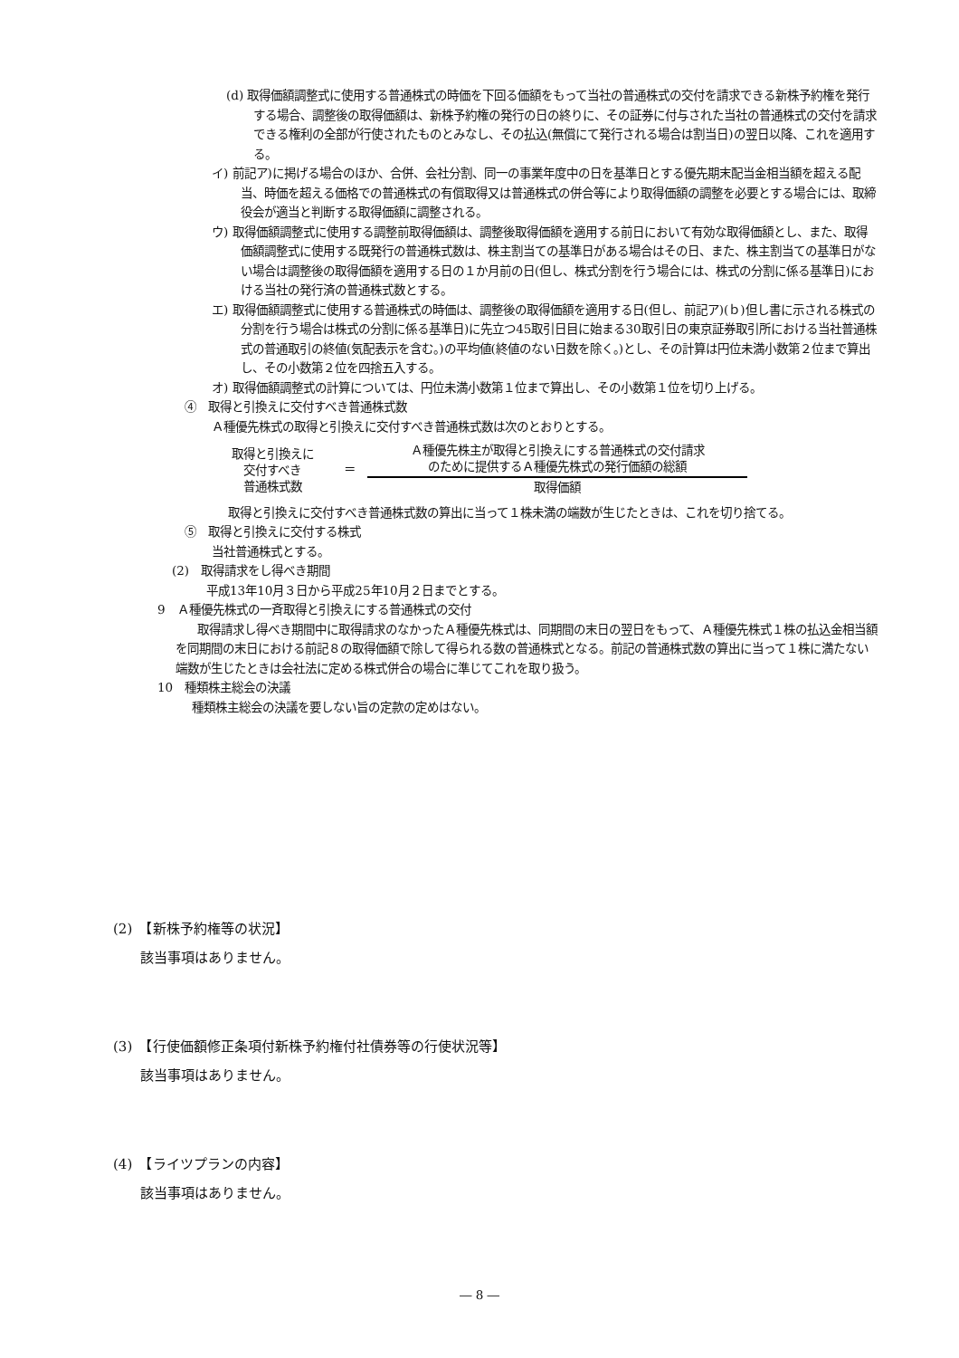(d) 取得価額調整式に使用する普通株式の時価を下回る価額をもって当社の普通株式の交付を請求できる新株予約権を発行する場合、調整後の取得価額は、新株予約権の発行の日の終りに、その証券に付与された当社の普通株式の交付を請求できる権利の全部が行使されたものとみなし、その払込(無償にて発行される場合は割当日)の翌日以降、これを適用する。
イ) 前記ア)に掲げる場合のほか、合併、会社分割、同一の事業年度中の日を基準日とする優先期末配当金相当額を超える配当、時価を超える価格での普通株式の有償取得又は普通株式の併合等により取得価額の調整を必要とする場合には、取締役会が適当と判断する取得価額に調整される。
ウ) 取得価額調整式に使用する調整前取得価額は、調整後取得価額を適用する前日において有効な取得価額とし、また、取得価額調整式に使用する既発行の普通株式数は、株主割当ての基準日がある場合はその日、また、株主割当ての基準日がない場合は調整後の取得価額を適用する日の１か月前の日(但し、株式分割を行う場合には、株式の分割に係る基準日)における当社の発行済の普通株式数とする。
エ) 取得価額調整式に使用する普通株式の時価は、調整後の取得価額を適用する日(但し、前記ア)(ｂ)但し書に示される株式の分割を行う場合は株式の分割に係る基準日)に先立つ45取引日目に始まる30取引日の東京証券取引所における当社普通株式の普通取引の終値(気配表示を含む。)の平均値(終値のない日数を除く。)とし、その計算は円位未満小数第２位まで算出し、その小数第２位を四捨五入する。
オ) 取得価額調整式の計算については、円位未満小数第１位まで算出し、その小数第１位を切り上げる。
④　取得と引換えに交付すべき普通株式数
Ａ種優先株式の取得と引換えに交付すべき普通株式数は次のとおりとする。
取得と引換えに
交付すべき
普通株式数
＝
Ａ種優先株主が取得と引換えにする普通株式の交付請求
のために提供するＡ種優先株式の発行価額の総額
取得価額
取得と引換えに交付すべき普通株式数の算出に当って１株未満の端数が生じたときは、これを切り捨てる。
⑤　取得と引換えに交付する株式
当社普通株式とする。
(2)　取得請求をし得べき期間
平成13年10月３日から平成25年10月２日までとする。
9　Ａ種優先株式の一斉取得と引換えにする普通株式の交付
取得請求し得べき期間中に取得請求のなかったＡ種優先株式は、同期間の末日の翌日をもって、Ａ種優先株式１株の払込金相当額を同期間の末日における前記８の取得価額で除して得られる数の普通株式となる。前記の普通株式数の算出に当って１株に満たない端数が生じたときは会社法に定める株式併合の場合に準じてこれを取り扱う。
10　種類株主総会の決議
種類株主総会の決議を要しない旨の定款の定めはない。
(2)　【新株予約権等の状況】
　　該当事項はありません。
(3)　【行使価額修正条項付新株予約権付社債券等の行使状況等】
　　該当事項はありません。
(4)　【ライツプランの内容】
　　該当事項はありません。
― 8 ―